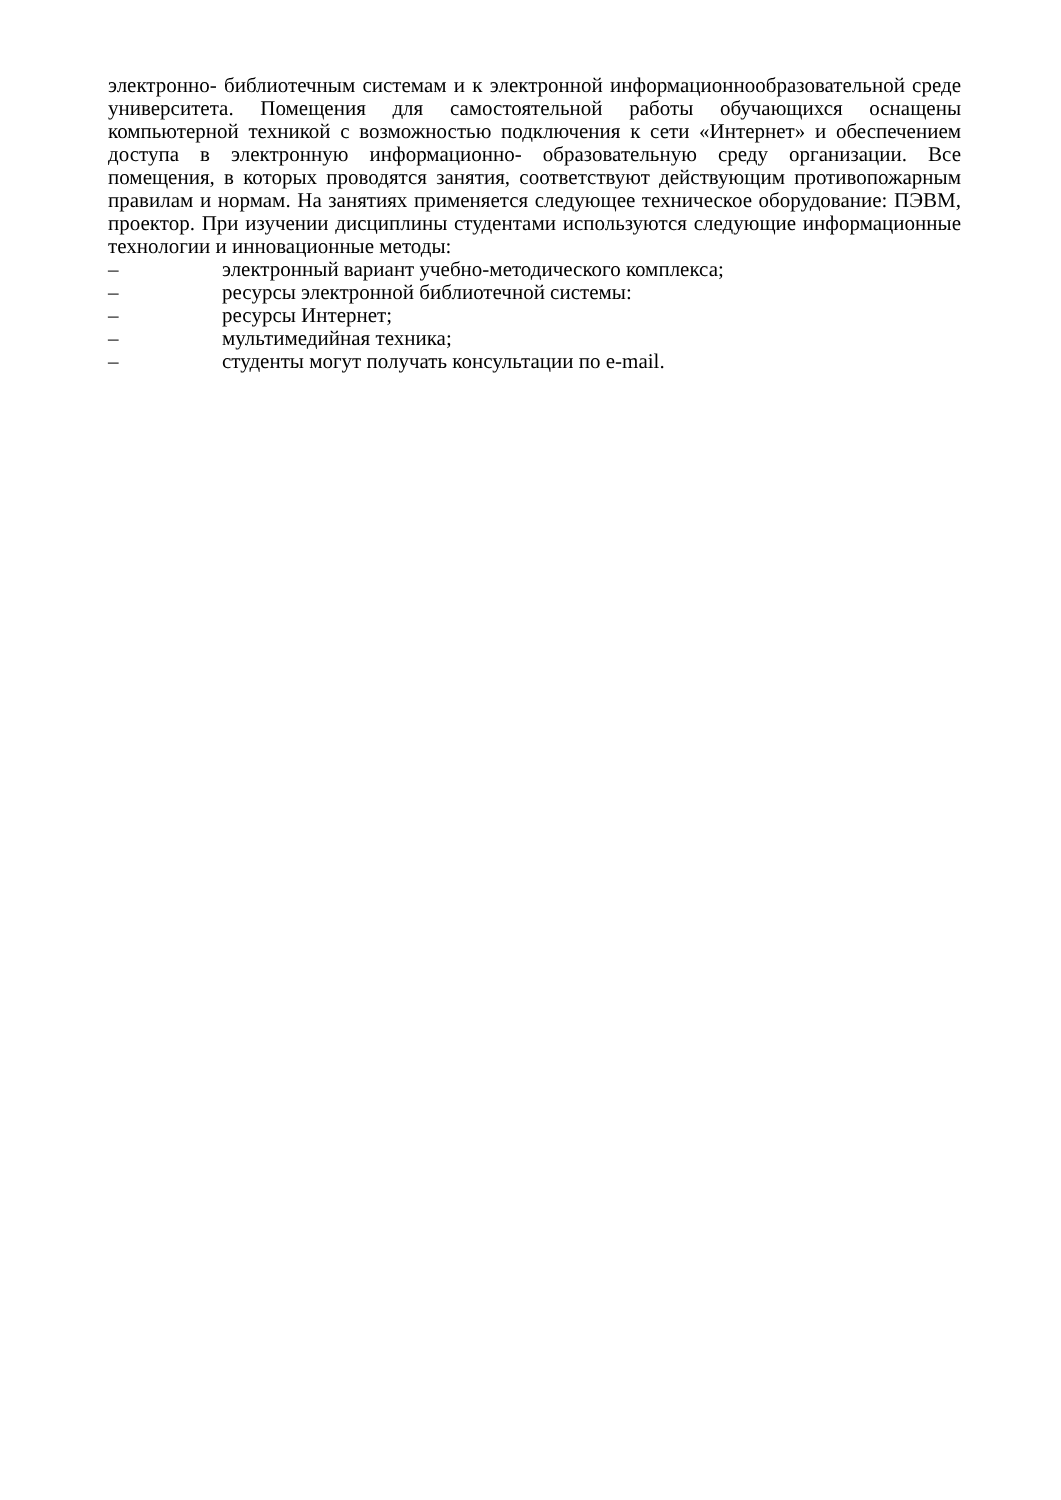электронно- библиотечным системам и к электронной информационнообразовательной среде университета. Помещения для самостоятельной работы обучающихся оснащены компьютерной техникой с возможностью подключения к сети «Интернет» и обеспечением доступа в электронную информационно- образовательную среду организации. Все помещения, в которых проводятся занятия, соответствуют действующим противопожарным правилам и нормам. На занятиях применяется следующее техническое оборудование: ПЭВМ, проектор. При изучении дисциплины студентами используются следующие информационные технологии и инновационные методы:
– электронный вариант учебно-методического комплекса;
– ресурсы электронной библиотечной системы:
– ресурсы Интернет;
– мультимедийная техника;
– студенты могут получать консультации по e-mail.